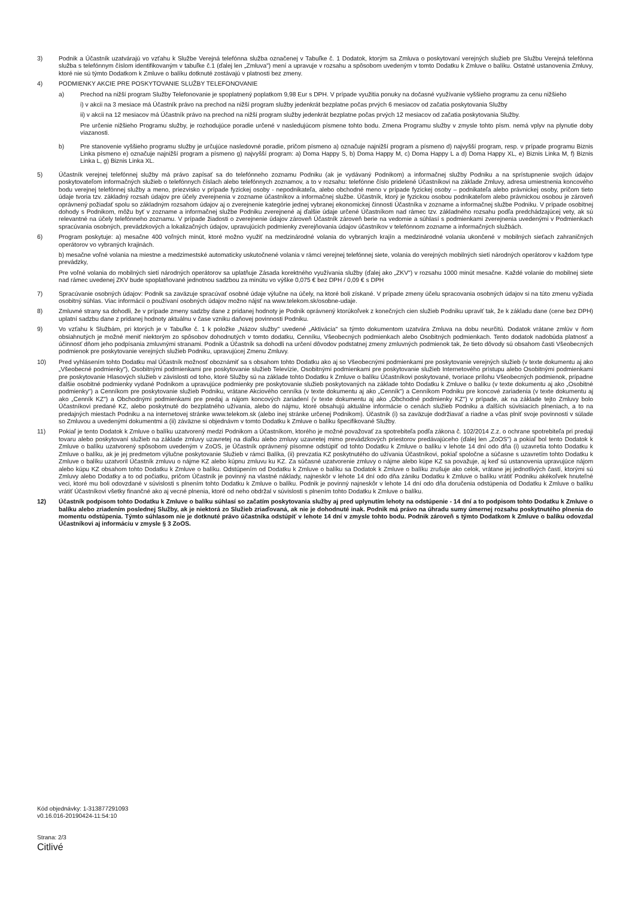3) Podnik a Účastník uzatvárajú vo vzťahu k Službe Verejná telefónna služba označenej v Tabuľke č. 1 Dodatok, ktorým sa Zmluva o poskytovaní verejných služieb pre Službu Verejná telefónna služba s telefónnym číslom identifikovaným v tabuľke č.1 (ďalej len „Zmluva") mení a upravuje v rozsahu a spôsobom uvedeným v tomto Dodatku k Zmluve o balíku. Ostatné ustanovenia Zmluvy, ktoré nie sú týmto Dodatkom k Zmluve o balíku dotknuté zostávajú v platnosti bez zmeny.
4) PODMIENKY AKCIE PRE POSKYTOVANIE SLUŽBY TELEFONOVANIE
a) Prechod na nižší program Služby Telefonovanie je spoplatnený poplatkom 9,98 Eur s DPH. V prípade využitia ponuky na dočasné využívanie vyššieho programu za cenu nižšieho
i) v akcii na 3 mesiace má Účastník právo na prechod na nižší program služby jedenkrát bezplatne počas prvých 6 mesiacov od začatia poskytovania Služby
ii) v akcii na 12 mesiacov má Účastník právo na prechod na nižší program služby jedenkrát bezplatne počas prvých 12 mesiacov od začatia poskytovania Služby.
Pre určenie nižšieho Programu služby, je rozhodujúce poradie určené v nasledujúcom písmene tohto bodu. Zmena Programu služby v zmysle tohto písm. nemá vplyv na plynutie doby viazanosti.
b) Pre stanovenie vyššieho programu služby je určujúce nasledovné poradie, pričom písmeno a) označuje najnižší program a písmeno d) najvyšší program, resp. v prípade programu Biznis Linka písmeno e) označuje najnižší program a písmeno g) najvyšší program: a) Doma Happy S, b) Doma Happy M, c) Doma Happy L a d) Doma Happy XL, e) Biznis Linka M, f) Biznis Linka L, g) Biznis Linka XL.
5) Účastník verejnej telefónnej služby má právo zapísať sa do telefónneho zoznamu Podniku (ak je vydávaný Podnikom) a informačnej služby Podniku a na sprístupnenie svojich údajov poskytovateľom informačných služieb o telefónnych číslach alebo telefónnych zoznamov, a to v rozsahu: telefónne číslo pridelené Účastníkovi na základe Zmluvy, adresa umiestnenia koncového bodu verejnej telefónnej služby a meno, priezvisko v prípade fyzickej osoby - nepodnikateľa, alebo obchodné meno v prípade fyzickej osoby – podnikateľa alebo právnickej osoby, pričom tieto údaje tvoria tzv. základný rozsah údajov pre účely zverejnenia v zozname účastníkov a informačnej službe. Účastník, ktorý je fyzickou osobou podnikateľom alebo právnickou osobou je zároveň oprávnený požiadať spolu so základným rozsahom údajov aj o zverejnenie kategórie jednej vybranej ekonomickej činnosti Účastníka v zozname a informačnej službe Podniku. V prípade osobitnej dohody s Podnikom, môžu byť v zozname a informačnej službe Podniku zverejnené aj ďalšie údaje určené Účastníkom nad rámec tzv. základného rozsahu podľa predchádzajúcej vety, ak sú relevantné na účely telefónneho zoznamu. V prípade žiadosti o zverejnenie údajov zároveň Účastník zároveň berie na vedomie a súhlasí s podmienkami zverejnenia uvedenými v Podmienkach spracúvania osobných, prevádzkových a lokalizačných údajov, upravujúcich podmienky zverejňovania údajov účastníkov v telefónnom zozname a informačných službách.
6) Program poskytuje: a) mesačne 400 voľných minút, ktoré možno využiť na medzinárodné volania do vybraných krajín a medzinárodné volania ukončené v mobilných sieťach zahraničných operátorov vo vybraných krajinách.
b) mesačne voľné volania na miestne a medzimestské automaticky uskutočnené volania v rámci verejnej telefónnej siete, volania do verejných mobilných sietí národných operátorov v každom type prevádzky,
Pre voľné volania do mobilných sietí národných operátorov sa uplatňuje Zásada korektného využívania služby (ďalej ako „ZKV") v rozsahu 1000 minút mesačne. Každé volanie do mobilnej siete nad rámec uvedenej ZKV bude spoplatňované jednotnou sadzbou za minútu vo výške 0,075 € bez DPH / 0,09 € s DPH
7) Spracúvanie osobných údajov: Podnik sa zaväzuje spracúvať osobné údaje výlučne na účely, na ktoré boli získané. V prípade zmeny účelu spracovania osobných údajov si na túto zmenu vyžiada osobitný súhlas. Viac informácií o používaní osobných údajov možno nájsť na www.telekom.sk/osobne-udaje.
8) Zmluvné strany sa dohodli, že v prípade zmeny sadzby dane z pridanej hodnoty je Podnik oprávnený ktorúkoľvek z konečných cien služieb Podniku upraviť tak, že k základu dane (cene bez DPH) uplatní sadzbu dane z pridanej hodnoty aktuálnu v čase vzniku daňovej povinnosti Podniku.
9) Vo vzťahu k Službám, pri ktorých je v Tabuľke č. 1 k položke „Názov služby" uvedené „Aktivácia" sa týmto dokumentom uzatvára Zmluva na dobu neurčitú. Dodatok vrátane zmlúv v ňom obsiahnutých je možné meniť niektorým zo spôsobov dohodnutých v tomto dodatku, Cenníku, Všeobecných podmienkach alebo Osobitných podmienkach. Tento dodatok nadobúda platnosť a účinnosť dňom jeho podpísania zmluvnými stranami. Podnik a Účastník sa dohodli na určení dôvodov podstatnej zmeny zmluvných podmienok tak, že tieto dôvody sú obsahom časti Všeobecných podmienok pre poskytovanie verejných služieb Podniku, upravujúcej Zmenu Zmluvy.
10) Pred vyhlásením tohto Dodatku mal Účastník možnosť oboznámiť sa s obsahom tohto Dodatku ako aj so Všeobecnými podmienkami pre poskytovanie verejných služieb (v texte dokumentu aj ako „Všeobecné podmienky"), Osobitnými podmienkami pre poskytovanie služieb Televízie, Osobitnými podmienkami pre poskytovanie služieb Internetového prístupu alebo Osobitnými podmienkami pre poskytovanie Hlasových služieb v závislosti od toho, ktoré Služby sú na základe tohto Dodatku k Zmluve o balíku Účastníkovi poskytované, tvoriace prílohu Všeobecných podmienok, prípadne ďalšie osobitné podmienky vydané Podnikom a upravujúce podmienky pre poskytovanie služieb poskytovaných na základe tohto Dodatku k Zmluve o balíku (v texte dokumentu aj ako „Osobitné podmienky") a Cenníkom pre poskytovanie služieb Podniku, vrátane Akciového cenníka (v texte dokumentu aj ako „Cenník") a Cenníkom Podniku pre koncové zariadenia (v texte dokumentu aj ako „Cenník KZ") a Obchodnými podmienkami pre predaj a nájom koncových zariadení (v texte dokumentu aj ako „Obchodné podmienky KZ") v prípade, ak na základe tejto Zmluvy bolo Účastníkovi predané KZ, alebo poskytnuté do bezplatného užívania, alebo do nájmu, ktoré obsahujú aktuálne informácie o cenách služieb Podniku a ďalších súvisiacich plneniach, a to na predajných miestach Podniku a na internetovej stránke www.telekom.sk (alebo inej stránke určenej Podnikom). Účastník (i) sa zaväzuje dodržiavať a riadne a včas plniť svoje povinnosti v súlade so Zmluvou a uvedenými dokumentmi a (ii) záväzne si objednávm v tomto Dodatku k Zmluve o balíku špecifikované Služby.
11) Pokiaľ je tento Dodatok k Zmluve o balíku uzatvorený medzi Podnikom a Účastníkom, ktorého je možné považovať za spotrebiteľa podľa zákona č. 102/2014 Z.z. o ochrane spotrebiteľa pri predaji tovaru alebo poskytovaní služieb na základe zmluvy uzavretej na diaľku alebo zmluvy uzavretej mimo prevádzkových priestorov predávajúceho (ďalej len „ZoOS") a pokiaľ bol tento Dodatok k Zmluve o balíku uzatvorený spôsobom uvedeným v ZoOS, je Účastník oprávnený písomne odstúpiť od tohto Dodatku k Zmluve o balíku v lehote 14 dní odo dňa (i) uzavretia tohto Dodatku k Zmluve o balíku, ak je jej predmetom výlučne poskytovanie Služieb v rámci Balíka, (ii) prevzatia KZ poskytnutého do užívania Účastníkovi, pokiaľ spoločne a súčasne s uzavretím tohto Dodatku k Zmluve o balíku uzatvoril Účastník zmluvu o nájme KZ alebo kúpnu zmluvu ku KZ. Za súčasné uzatvorenie zmluvy o nájme alebo kúpe KZ sa považuje, aj keď sú ustanovenia upravujúce nájom alebo kúpu KZ obsahom tohto Dodatku k Zmluve o balíku. Odstúpením od Dodatku k Zmluve o balíku sa Dodatok k Zmluve o balíku zrušuje ako celok, vrátane jej jednotlivých častí, ktorými sú Zmluvy alebo Dodatky a to od počiatku, pričom Účastník je povinný na vlastné náklady, najneskôr v lehote 14 dní odo dňa zániku Dodatku k Zmluve o balíku vrátiť Podniku akékoľvek hnuteľné veci, ktoré mu boli odovzdané v súvislosti s plnením tohto Dodatku k Zmluve o balíku. Podnik je povinný najneskôr v lehote 14 dní odo dňa doručenia odstúpenia od Dodatku k Zmluve o balíku vrátiť Účastníkovi všetky finančné ako aj vecné plnenia, ktoré od neho obdržal v súvislosti s plnením tohto Dodatku k Zmluve o balíku.
12) Účastník podpisom tohto Dodatku k Zmluve o balíku súhlasí so začatím poskytovania služby aj pred uplynutím lehoty na odstúpenie - 14 dní a to podpisom tohto Dodatku k Zmluve o balíku alebo zriadením poslednej Služby, ak je niektorá zo Služieb zriaďovaná, ak nie je dohodnuté inak. Podnik má právo na úhradu sumy úmernej rozsahu poskytnutého plnenia do momentu odstúpenia. Týmto súhlasom nie je dotknuté právo účastníka odstúpiť v lehote 14 dní v zmysle tohto bodu. Podnik zároveň s týmto Dodatkom k Zmluve o balíku odovzdal Účastníkovi aj informáciu v zmysle § 3 ZoOS.
Kód objednávky: 1-313877291093
v0.16.016-20190424-11:54:10
Strana: 2/3
Citlivé